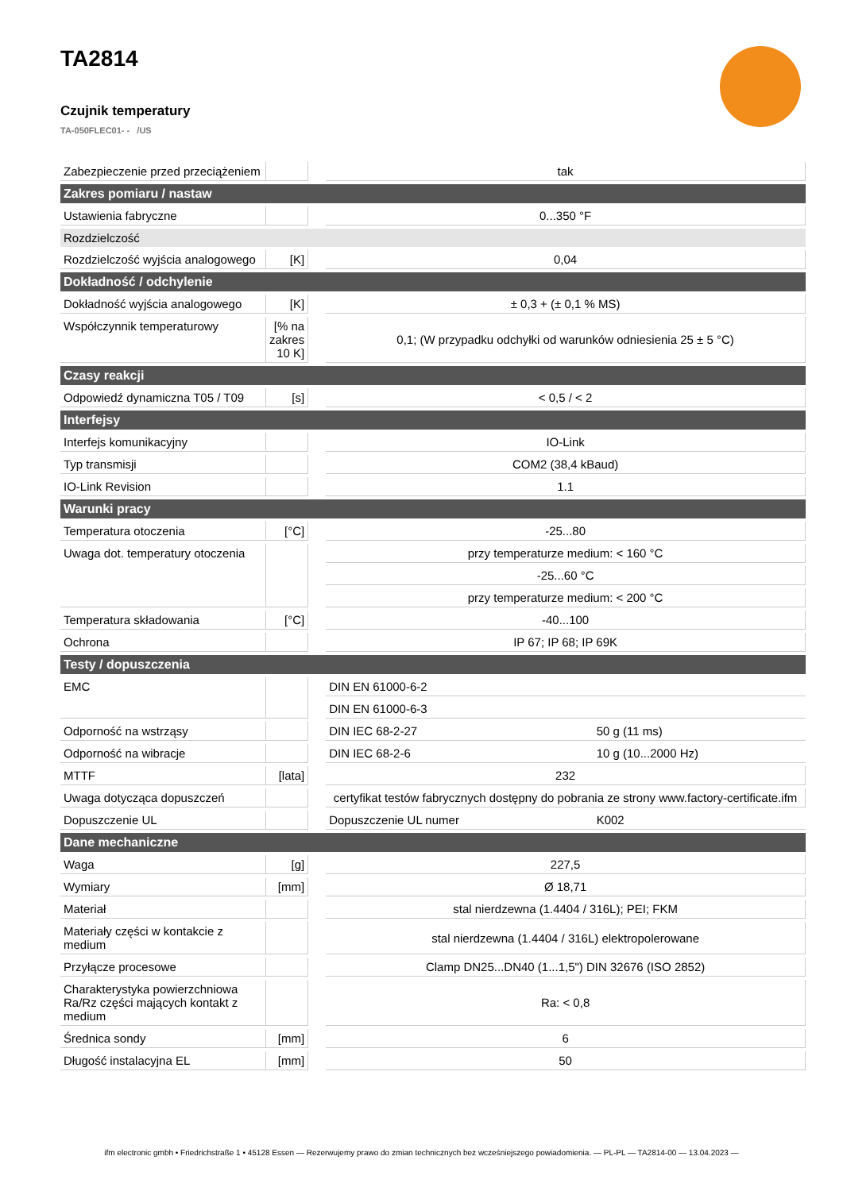TA2814
Czujnik temperatury
TA-050FLEC01- - /US
| Zabezpieczenie przed przeciążeniem | | | tak | |
| Zakres pomiaru / nastaw | | | | |
| Ustawienia fabryczne | | | 0...350 °F | |
| Rozdzielczość | | | | |
| Rozdzielczość wyjścia analogowego | [K] | | 0,04 | |
| Dokładność / odchylenie | | | | |
| Dokładność wyjścia analogowego | [K] | | ± 0,3 + (± 0,1 % MS) | |
| Współczynnik temperaturowy | [% na zakres 10 K] | | 0,1; (W przypadku odchyłki od warunków odniesienia 25 ± 5 °C) | |
| Czasy reakcji | | | | |
| Odpowiedź dynamiczna T05 / T09 | [s] | | < 0,5 / < 2 | |
| Interfejsy | | | | |
| Interfejs komunikacyjny | | | IO-Link | |
| Typ transmisji | | | COM2 (38,4 kBaud) | |
| IO-Link Revision | | | 1.1 | |
| Warunki pracy | | | | |
| Temperatura otoczenia | [°C] | | -25...80 | |
| Uwaga dot. temperatury otoczenia | | | przy temperaturze medium: < 160 °C | |
| | | | -25...60 °C | |
| | | | przy temperaturze medium: < 200 °C | |
| Temperatura składowania | [°C] | | -40...100 | |
| Ochrona | | | IP 67; IP 68; IP 69K | |
| Testy / dopuszczenia | | | | |
| EMC | | | DIN EN 61000-6-2 | |
| | | | DIN EN 61000-6-3 | |
| Odporność na wstrząsy | | | DIN IEC 68-2-27 | 50 g (11 ms) |
| Odporność na wibracje | | | DIN IEC 68-2-6 | 10 g (10...2000 Hz) |
| MTTF | [lata] | | 232 | |
| Uwaga dotycząca dopuszczeń | | | certyfikat testów fabrycznych dostępny do pobrania ze strony www.factory-certificate.ifm | |
| Dopuszczenie UL | | | Dopuszczenie UL numer | K002 |
| Dane mechaniczne | | | | |
| Waga | [g] | | 227,5 | |
| Wymiary | [mm] | | Ø 18,71 | |
| Materiał | | | stal nierdzewna (1.4404 / 316L); PEI; FKM | |
| Materiały części w kontakcie z medium | | | stal nierdzewna (1.4404 / 316L) elektropolerowane | |
| Przyłącze procesowe | | | Clamp DN25...DN40 (1...1,5") DIN 32676 (ISO 2852) | |
| Charakterystyka powierzchniowa Ra/Rz części mających kontakt z medium | | | Ra: < 0,8 | |
| Średnica sondy | [mm] | | 6 | |
| Długość instalacyjna EL | [mm] | | 50 | |
ifm electronic gmbh • Friedrichstraße 1 • 45128 Essen — Rezerwujemy prawo do zmian technicznych bez wcześniejszego powiadomienia. — PL-PL — TA2814-00 — 13.04.2023 —